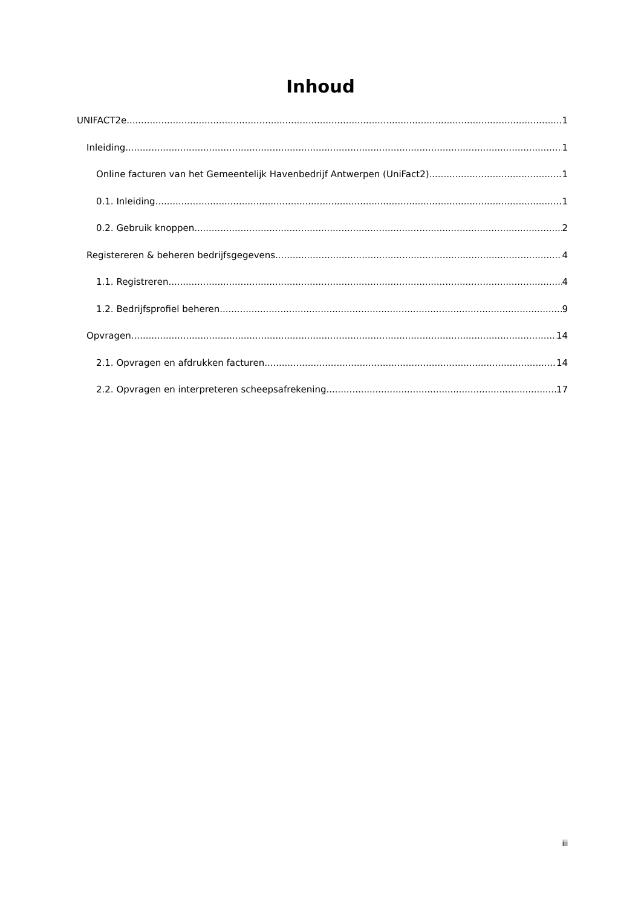Inhoud
UNIFACT2e 1
Inleiding 1
Online facturen van het Gemeentelijk Havenbedrijf Antwerpen (UniFact2) 1
0.1. Inleiding 1
0.2. Gebruik knoppen 2
Registereren & beheren bedrijfsgegevens 4
1.1. Registreren 4
1.2. Bedrijfsprofiel beheren 9
Opvragen 14
2.1. Opvragen en afdrukken facturen 14
2.2. Opvragen en interpreteren scheepsafrekening 17
iii